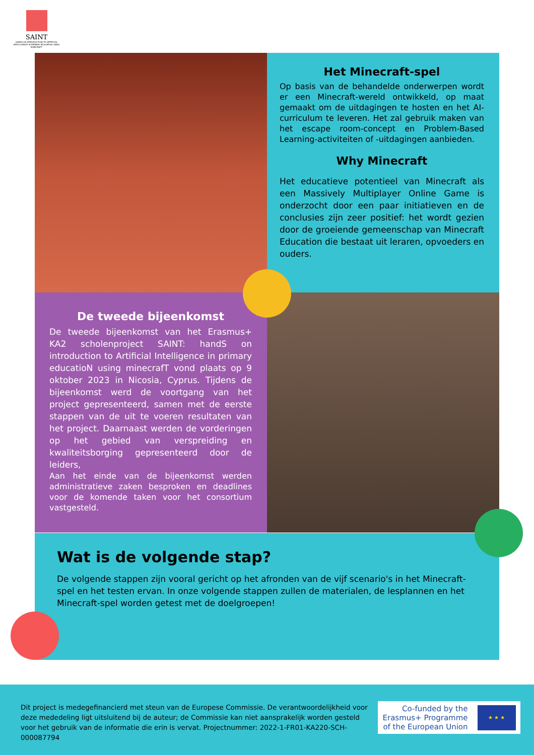SAINT
HANDS ON INTRODUCTION TO ARTIFICIAL INTELLIGENCE IN PRIMARY EDUCATION USING MINECRAFT
Het Minecraft-spel
Op basis van de behandelde onderwerpen wordt er een Minecraft-wereld ontwikkeld, op maat gemaakt om de uitdagingen te hosten en het AI-curriculum te leveren. Het zal gebruik maken van het escape room-concept en Problem-Based Learning-activiteiten of -uitdagingen aanbieden.
Why Minecraft
Het educatieve potentieel van Minecraft als een Massively Multiplayer Online Game is onderzocht door een paar initiatieven en de conclusies zijn zeer positief: het wordt gezien door de groeiende gemeenschap van Minecraft Education die bestaat uit leraren, opvoeders en ouders.
De tweede bijeenkomst
De tweede bijeenkomst van het Erasmus+ KA2 scholenproject SAINT: handS on introduction to Artificial Intelligence in primary educatioN using minecrafT vond plaats op 9 oktober 2023 in Nicosia, Cyprus. Tijdens de bijeenkomst werd de voortgang van het project gepresenteerd, samen met de eerste stappen van de uit te voeren resultaten van het project. Daarnaast werden de vorderingen op het gebied van verspreiding en kwaliteitsborging gepresenteerd door de leiders,
Aan het einde van de bijeenkomst werden administratieve zaken besproken en deadlines voor de komende taken voor het consortium vastgesteld.
Wat is de volgende stap?
De volgende stappen zijn vooral gericht op het afronden van de vijf scenario's in het Minecraft-spel en het testen ervan. In onze volgende stappen zullen de materialen, de lesplannen en het Minecraft-spel worden getest met de doelgroepen!
Dit project is medegefinancierd met steun van de Europese Commissie. De verantwoordelijkheid voor deze mededeling ligt uitsluitend bij de auteur; de Commissie kan niet aansprakelijk worden gesteld voor het gebruik van de informatie die erin is vervat. Projectnummer: 2022-1-FR01-KA220-SCH-000087794
Co-funded by the
Erasmus+ Programme
of the European Union
★ ★ ★